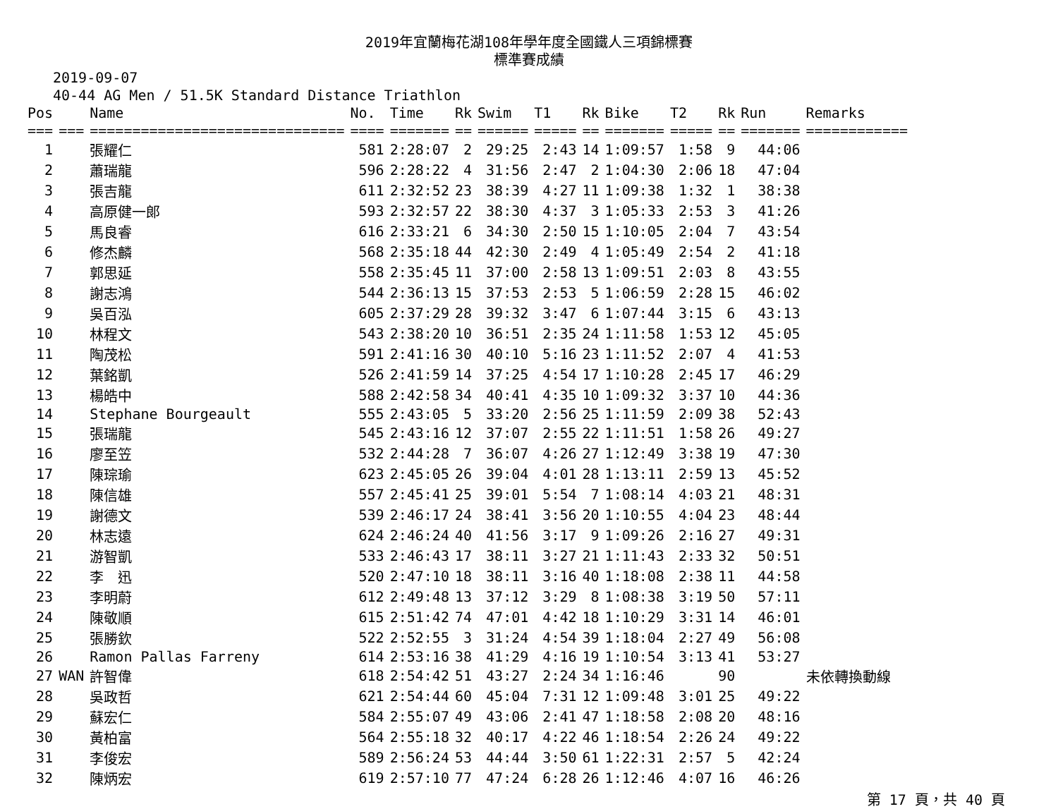2019年宜蘭梅花湖108年學年度全國鐵人三項錦標賽
標準賽成績
2019-09-07
40-44 AG Men / 51.5K Standard Distance Triathlon
| Pos | | Name | No. | Time | Rk | Swim | T1 | Rk | Bike | T2 | Rk | Run | Remarks |
| --- | --- | --- | --- | --- | --- | --- | --- | --- | --- | --- | --- | --- | --- |
| === | === | ============================== | ==== | ======= | == | ====== | ===== | == | ======= | ===== | == | ======= | ============ |
| 1 | | 張耀仁 | 581 | 2:28:07 | 2 | 29:25 | 2:43 | 14 | 1:09:57 | 1:58 | 9 | 44:06 | |
| 2 | | 蕭瑞龍 | 596 | 2:28:22 | 4 | 31:56 | 2:47 | 2 | 1:04:30 | 2:06 | 18 | 47:04 | |
| 3 | | 張吉龍 | 611 | 2:32:52 | 23 | 38:39 | 4:27 | 11 | 1:09:38 | 1:32 | 1 | 38:38 | |
| 4 | | 高原健一郎 | 593 | 2:32:57 | 22 | 38:30 | 4:37 | 3 | 1:05:33 | 2:53 | 3 | 41:26 | |
| 5 | | 馬良睿 | 616 | 2:33:21 | 6 | 34:30 | 2:50 | 15 | 1:10:05 | 2:04 | 7 | 43:54 | |
| 6 | | 修杰麟 | 568 | 2:35:18 | 44 | 42:30 | 2:49 | 4 | 1:05:49 | 2:54 | 2 | 41:18 | |
| 7 | | 郭思延 | 558 | 2:35:45 | 11 | 37:00 | 2:58 | 13 | 1:09:51 | 2:03 | 8 | 43:55 | |
| 8 | | 謝志鴻 | 544 | 2:36:13 | 15 | 37:53 | 2:53 | 5 | 1:06:59 | 2:28 | 15 | 46:02 | |
| 9 | | 吳百泓 | 605 | 2:37:29 | 28 | 39:32 | 3:47 | 6 | 1:07:44 | 3:15 | 6 | 43:13 | |
| 10 | | 林程文 | 543 | 2:38:20 | 10 | 36:51 | 2:35 | 24 | 1:11:58 | 1:53 | 12 | 45:05 | |
| 11 | | 陶茂松 | 591 | 2:41:16 | 30 | 40:10 | 5:16 | 23 | 1:11:52 | 2:07 | 4 | 41:53 | |
| 12 | | 葉銘凱 | 526 | 2:41:59 | 14 | 37:25 | 4:54 | 17 | 1:10:28 | 2:45 | 17 | 46:29 | |
| 13 | | 楊皓中 | 588 | 2:42:58 | 34 | 40:41 | 4:35 | 10 | 1:09:32 | 3:37 | 10 | 44:36 | |
| 14 | | Stephane Bourgeault | 555 | 2:43:05 | 5 | 33:20 | 2:56 | 25 | 1:11:59 | 2:09 | 38 | 52:43 | |
| 15 | | 張瑞龍 | 545 | 2:43:16 | 12 | 37:07 | 2:55 | 22 | 1:11:51 | 1:58 | 26 | 49:27 | |
| 16 | | 廖至笠 | 532 | 2:44:28 | 7 | 36:07 | 4:26 | 27 | 1:12:49 | 3:38 | 19 | 47:30 | |
| 17 | | 陳琮瑜 | 623 | 2:45:05 | 26 | 39:04 | 4:01 | 28 | 1:13:11 | 2:59 | 13 | 45:52 | |
| 18 | | 陳信雄 | 557 | 2:45:41 | 25 | 39:01 | 5:54 | 7 | 1:08:14 | 4:03 | 21 | 48:31 | |
| 19 | | 謝德文 | 539 | 2:46:17 | 24 | 38:41 | 3:56 | 20 | 1:10:55 | 4:04 | 23 | 48:44 | |
| 20 | | 林志遠 | 624 | 2:46:24 | 40 | 41:56 | 3:17 | 9 | 1:09:26 | 2:16 | 27 | 49:31 | |
| 21 | | 游智凱 | 533 | 2:46:43 | 17 | 38:11 | 3:27 | 21 | 1:11:43 | 2:33 | 32 | 50:51 | |
| 22 | | 李 迅 | 520 | 2:47:10 | 18 | 38:11 | 3:16 | 40 | 1:18:08 | 2:38 | 11 | 44:58 | |
| 23 | | 李明蔚 | 612 | 2:49:48 | 13 | 37:12 | 3:29 | 8 | 1:08:38 | 3:19 | 50 | 57:11 | |
| 24 | | 陳敬順 | 615 | 2:51:42 | 74 | 47:01 | 4:42 | 18 | 1:10:29 | 3:31 | 14 | 46:01 | |
| 25 | | 張勝欽 | 522 | 2:52:55 | 3 | 31:24 | 4:54 | 39 | 1:18:04 | 2:27 | 49 | 56:08 | |
| 26 | | Ramon Pallas Farreny | 614 | 2:53:16 | 38 | 41:29 | 4:16 | 19 | 1:10:54 | 3:13 | 41 | 53:27 | |
| 27 | WAN | 許智偉 | 618 | 2:54:42 | 51 | 43:27 | 2:24 | 34 | 1:16:46 | | 90 | | 未依轉換動線 |
| 28 | | 吳政哲 | 621 | 2:54:44 | 60 | 45:04 | 7:31 | 12 | 1:09:48 | 3:01 | 25 | 49:22 | |
| 29 | | 蘇宏仁 | 584 | 2:55:07 | 49 | 43:06 | 2:41 | 47 | 1:18:58 | 2:08 | 20 | 48:16 | |
| 30 | | 黃柏富 | 564 | 2:55:18 | 32 | 40:17 | 4:22 | 46 | 1:18:54 | 2:26 | 24 | 49:22 | |
| 31 | | 李俊宏 | 589 | 2:56:24 | 53 | 44:44 | 3:50 | 61 | 1:22:31 | 2:57 | 5 | 42:24 | |
| 32 | | 陳炳宏 | 619 | 2:57:10 | 77 | 47:24 | 6:28 | 26 | 1:12:46 | 4:07 | 16 | 46:26 | |
第 17 頁，共 40 頁